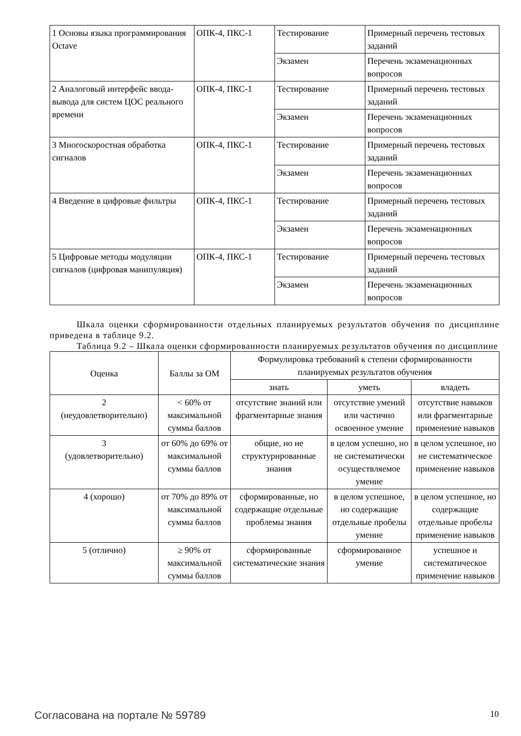| 1 Основы языка программирования Octave | ОПК-4, ПКС-1 | Тестирование | Примерный перечень тестовых заданий |
| | | Экзамен | Перечень экзаменационных вопросов |
| 2 Аналоговый интерфейс ввода-вывода для систем ЦОС реального времени | ОПК-4, ПКС-1 | Тестирование | Примерный перечень тестовых заданий |
| | | Экзамен | Перечень экзаменационных вопросов |
| 3 Многоскоростная обработка сигналов | ОПК-4, ПКС-1 | Тестирование | Примерный перечень тестовых заданий |
| | | Экзамен | Перечень экзаменационных вопросов |
| 4 Введение в цифровые фильтры | ОПК-4, ПКС-1 | Тестирование | Примерный перечень тестовых заданий |
| | | Экзамен | Перечень экзаменационных вопросов |
| 5 Цифровые методы модуляции сигналов (цифровая манипуляция) | ОПК-4, ПКС-1 | Тестирование | Примерный перечень тестовых заданий |
| | | Экзамен | Перечень экзаменационных вопросов |
Шкала оценки сформированности отдельных планируемых результатов обучения по дисциплине приведена в таблице 9.2.
Таблица 9.2 – Шкала оценки сформированности планируемых результатов обучения по дисциплине
| Оценка | Баллы за ОМ | Формулировка требований к степени сформированности планируемых результатов обучения | | |
| --- | --- | --- | --- | --- |
| | | знать | уметь | владеть |
| 2 (неудовлетворительно) | < 60% от максимальной суммы баллов | отсутствие знаний или фрагментарные знания | отсутствие умений или частично освоенное умение | отсутствие навыков или фрагментарные применение навыков |
| 3 (удовлетворительно) | от 60% до 69% от максимальной суммы баллов | общие, но не структурированные знания | в целом успешно, но не систематически осуществляемое умение | в целом успешное, но не систематическое применение навыков |
| 4 (хорошо) | от 70% до 89% от максимальной суммы баллов | сформированные, но содержащие отдельные проблемы знания | в целом успешное, но содержащие отдельные пробелы умение | в целом успешное, но содержащие отдельные пробелы применение навыков |
| 5 (отлично) | ≥ 90% от максимальной суммы баллов | сформированные систематические знания | сформированное умение | успешное и систематическое применение навыков |
Согласована на портале № 59789 10